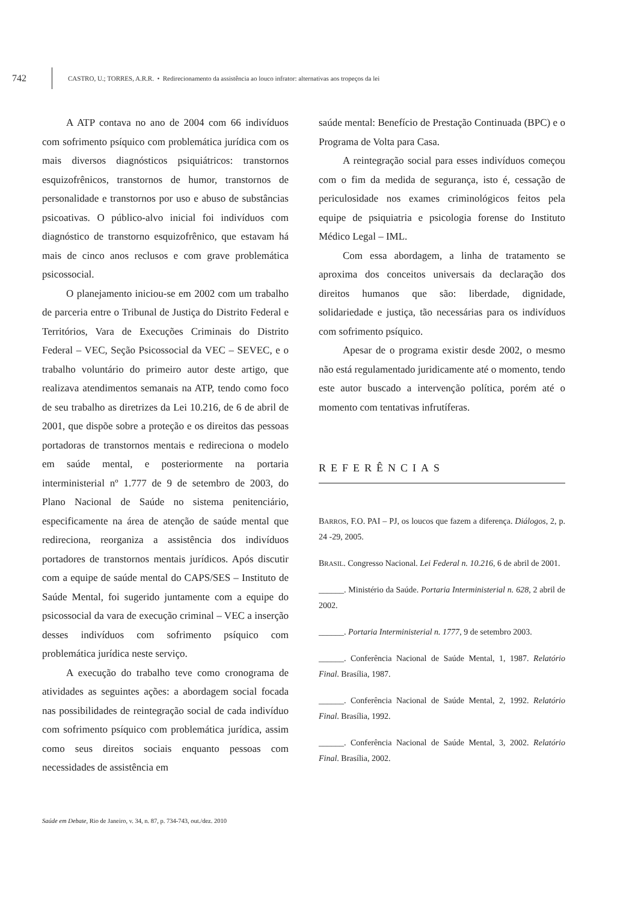742 CASTRO, U.; TORRES, A.R.R. • Redirecionamento da assistência ao louco infrator: alternativas aos tropeços da lei
A ATP contava no ano de 2004 com 66 indivíduos com sofrimento psíquico com problemática jurídica com os mais diversos diagnósticos psiquiátricos: transtornos esquizofrênicos, transtornos de humor, transtornos de personalidade e transtornos por uso e abuso de substâncias psicoativas. O público-alvo inicial foi indivíduos com diagnóstico de transtorno esquizofrênico, que estavam há mais de cinco anos reclusos e com grave problemática psicossocial.
O planejamento iniciou-se em 2002 com um trabalho de parceria entre o Tribunal de Justiça do Distrito Federal e Territórios, Vara de Execuções Criminais do Distrito Federal – VEC, Seção Psicossocial da VEC – SEVEC, e o trabalho voluntário do primeiro autor deste artigo, que realizava atendimentos semanais na ATP, tendo como foco de seu trabalho as diretrizes da Lei 10.216, de 6 de abril de 2001, que dispõe sobre a proteção e os direitos das pessoas portadoras de transtornos mentais e redireciona o modelo em saúde mental, e posteriormente na portaria interministerial nº 1.777 de 9 de setembro de 2003, do Plano Nacional de Saúde no sistema penitenciário, especificamente na área de atenção de saúde mental que redireciona, reorganiza a assistência dos indivíduos portadores de transtornos mentais jurídicos. Após discutir com a equipe de saúde mental do CAPS/SES – Instituto de Saúde Mental, foi sugerido juntamente com a equipe do psicossocial da vara de execução criminal – VEC a inserção desses indivíduos com sofrimento psíquico com problemática jurídica neste serviço.
A execução do trabalho teve como cronograma de atividades as seguintes ações: a abordagem social focada nas possibilidades de reintegração social de cada indivíduo com sofrimento psíquico com problemática jurídica, assim como seus direitos sociais enquanto pessoas com necessidades de assistência em
saúde mental: Benefício de Prestação Continuada (BPC) e o Programa de Volta para Casa.
A reintegração social para esses indivíduos começou com o fim da medida de segurança, isto é, cessação de periculosidade nos exames criminológicos feitos pela equipe de psiquiatria e psicologia forense do Instituto Médico Legal – IML.
Com essa abordagem, a linha de tratamento se aproxima dos conceitos universais da declaração dos direitos humanos que são: liberdade, dignidade, solidariedade e justiça, tão necessárias para os indivíduos com sofrimento psíquico.
Apesar de o programa existir desde 2002, o mesmo não está regulamentado juridicamente até o momento, tendo este autor buscado a intervenção política, porém até o momento com tentativas infrutíferas.
REFERÊNCIAS
BARROS, F.O. PAI – PJ, os loucos que fazem a diferença. Diálogos, 2, p. 24 -29, 2005.
BRASIL. Congresso Nacional. Lei Federal n. 10.216, 6 de abril de 2001.
______. Ministério da Saúde. Portaria Interministerial n. 628, 2 abril de 2002.
______. Portaria Interministerial n. 1777, 9 de setembro 2003.
______. Conferência Nacional de Saúde Mental, 1, 1987. Relatório Final. Brasília, 1987.
______. Conferência Nacional de Saúde Mental, 2, 1992. Relatório Final. Brasília, 1992.
______. Conferência Nacional de Saúde Mental, 3, 2002. Relatório Final. Brasília, 2002.
Saúde em Debate, Rio de Janeiro, v. 34, n. 87, p. 734-743, out./dez. 2010